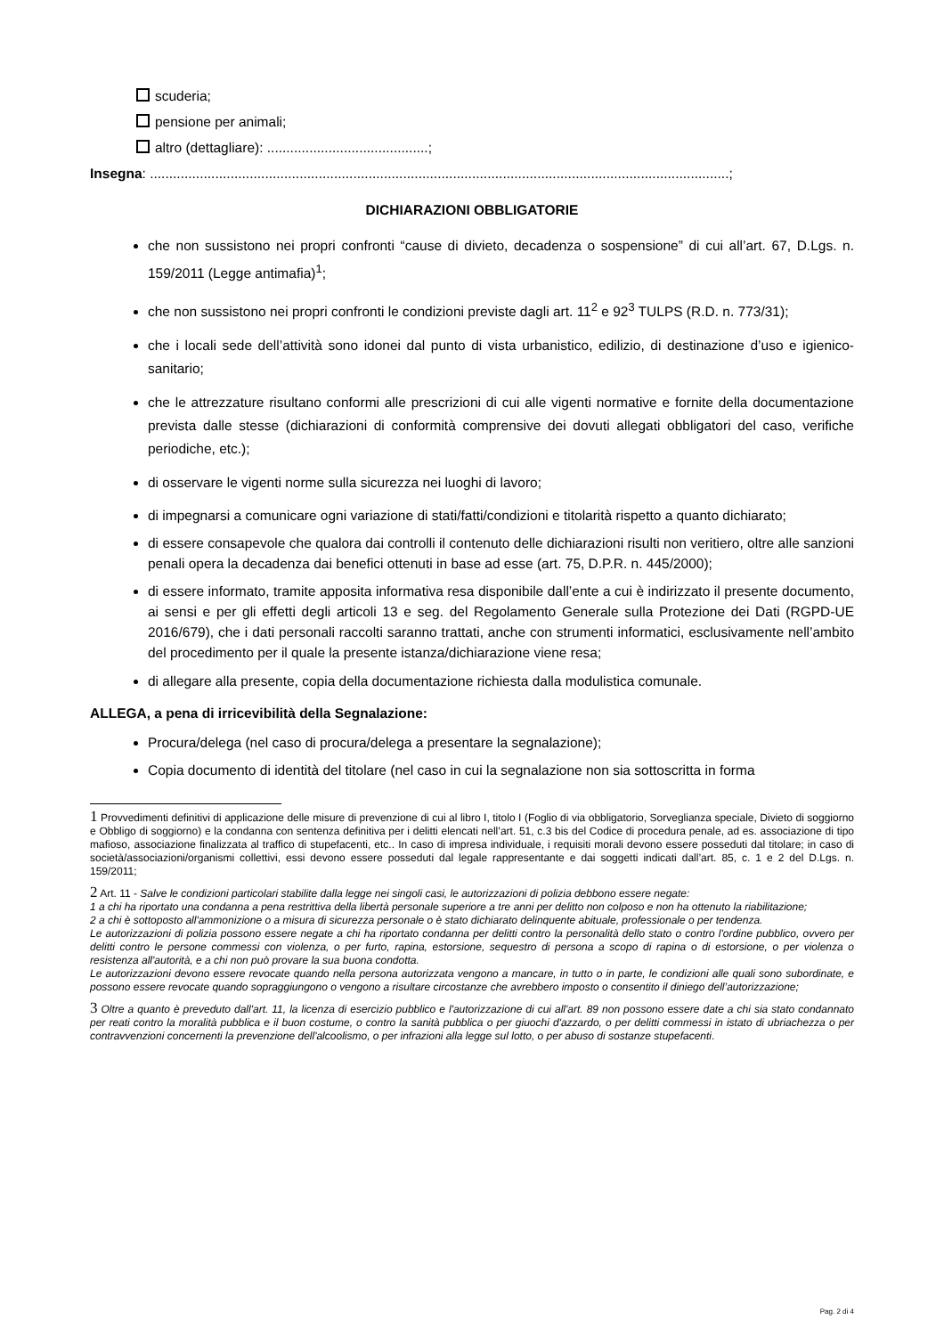scuderia;
pensione per animali;
altro (dettagliare): ..........................................;
Insegna: .......................................................................................................................................................;
DICHIARAZIONI OBBLIGATORIE
che non sussistono nei propri confronti “cause di divieto, decadenza o sospensione” di cui all’art. 67, D.Lgs. n. 159/2011 (Legge antimafia)<sup>1</sup>;
che non sussistono nei propri confronti le condizioni previste dagli art. 11<sup>2</sup> e 92<sup>3</sup> TULPS (R.D. n. 773/31);
che i locali sede dell’attività sono idonei dal punto di vista urbanistico, edilizio, di destinazione d’uso e igienico-sanitario;
che le attrezzature risultano conformi alle prescrizioni di cui alle vigenti normative e fornite della documentazione prevista dalle stesse (dichiarazioni di conformità comprensive dei dovuti allegati obbligatori del caso, verifiche periodiche, etc.);
di osservare le vigenti norme sulla sicurezza nei luoghi di lavoro;
di impegnarsi a comunicare ogni variazione di stati/fatti/condizioni e titolarità rispetto a quanto dichiarato;
di essere consapevole che qualora dai controlli il contenuto delle dichiarazioni risulti non veritiero, oltre alle sanzioni penali opera la decadenza dai benefici ottenuti in base ad esse (art. 75, D.P.R. n. 445/2000);
di essere informato, tramite apposita informativa resa disponibile dall’ente a cui è indirizzato il presente documento, ai sensi e per gli effetti degli articoli 13 e seg. del Regolamento Generale sulla Protezione dei Dati (RGPD-UE 2016/679), che i dati personali raccolti saranno trattati, anche con strumenti informatici, esclusivamente nell’ambito del procedimento per il quale la presente istanza/dichiarazione viene resa;
di allegare alla presente, copia della documentazione richiesta dalla modulistica comunale.
ALLEGA, a pena di irricevibilità della Segnalazione:
Procura/delega (nel caso di procura/delega a presentare la segnalazione);
Copia documento di identità del titolare (nel caso in cui la segnalazione non sia sottoscritta in forma
1 Provvedimenti definitivi di applicazione delle misure di prevenzione di cui al libro I, titolo I (Foglio di via obbligatorio, Sorveglianza speciale, Divieto di soggiorno e Obbligo di soggiorno) e la condanna con sentenza definitiva per i delitti elencati nell’art. 51, c.3 bis del Codice di procedura penale, ad es. associazione di tipo mafioso, associazione finalizzata al traffico di stupefacenti, etc.. In caso di impresa individuale, i requisiti morali devono essere posseduti dal titolare; in caso di società/associazioni/organismi collettivi, essi devono essere posseduti dal legale rappresentante e dai soggetti indicati dall’art. 85, c. 1 e 2 del D.Lgs. n. 159/2011;
2 Art. 11 - Salve le condizioni particolari stabilite dalla legge nei singoli casi, le autorizzazioni di polizia debbono essere negate:
1 a chi ha riportato una condanna a pena restrittiva della libertà personale superiore a tre anni per delitto non colposo e non ha ottenuto la riabilitazione;
2 a chi è sottoposto all'ammonizione o a misura di sicurezza personale o è stato dichiarato delinquente abituale, professionale o per tendenza.
Le autorizzazioni di polizia possono essere negate a chi ha riportato condanna per delitti contro la personalità dello stato o contro l'ordine pubblico, ovvero per delitti contro le persone commessi con violenza, o per furto, rapina, estorsione, sequestro di persona a scopo di rapina o di estorsione, o per violenza o resistenza all'autorità, e a chi non può provare la sua buona condotta.
Le autorizzazioni devono essere revocate quando nella persona autorizzata vengono a mancare, in tutto o in parte, le condizioni alle quali sono subordinate, e possono essere revocate quando sopraggiungono o vengono a risultare circostanze che avrebbero imposto o consentito il diniego dell’autorizzazione;
3 Oltre a quanto è preveduto dall'art. 11, la licenza di esercizio pubblico e l'autorizzazione di cui all'art. 89 non possono essere date a chi sia stato condannato per reati contro la moralità pubblica e il buon costume, o contro la sanità pubblica o per giuochi d'azzardo, o per delitti commessi in istato di ubriachezza o per contravvenzioni concernenti la prevenzione dell'alcoolismo, o per infrazioni alla legge sul lotto, o per abuso di sostanze stupefacenti.
Pag. 2 di 4